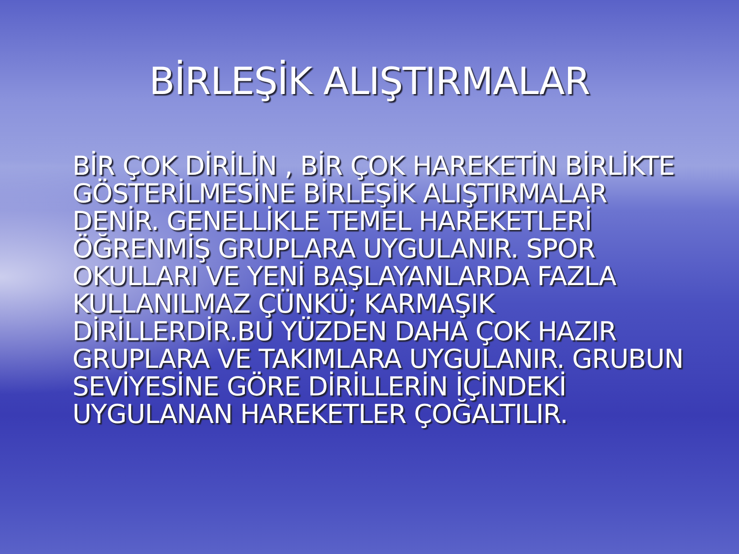BİRLEŞİK ALIŞTIRMALAR
BİR ÇOK DİRİLİN , BİR ÇOK HAREKETİN BİRLİKTE GÖSTERİLMESİNE BİRLEŞİK ALIŞTIRMALAR DENİR. GENELLİKLE TEMEL HAREKETLERİ ÖĞRENMİŞ GRUPLARA UYGULANIR. SPOR OKULLARI VE YENİ BAŞLAYANLARDA FAZLA KULLANILMAZ ÇÜNKÜ; KARMAŞIK DİRİLLERDİR.BU YÜZDEN DAHA ÇOK HAZIR GRUPLARA VE TAKIMLARA UYGULANIR. GRUBUN SEVİYESİNE GÖRE DİRİLLERİN İÇİNDEKİ UYGULANAN HAREKETLER ÇOĞALTILIR.